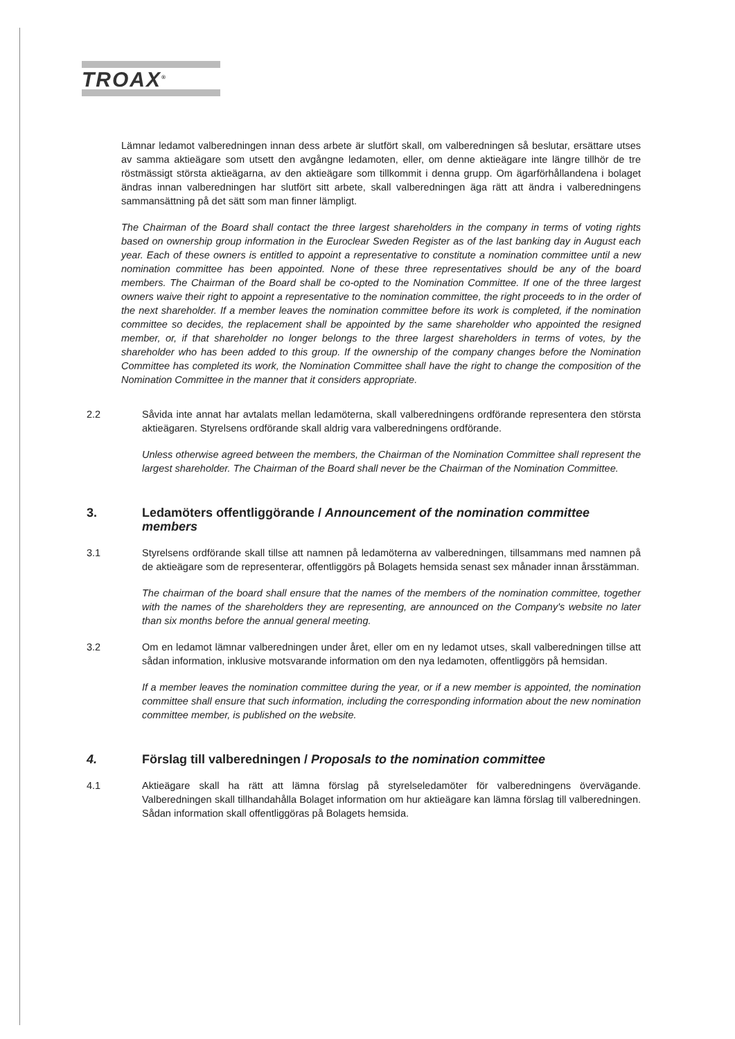TROAX<sup>®</sup>
Lämnar ledamot valberedningen innan dess arbete är slutfört skall, om valberedningen så beslutar, ersättare utses av samma aktieägare som utsett den avgångne ledamoten, eller, om denne aktieägare inte längre tillhör de tre röstmässigt största aktieägarna, av den aktieägare som tillkommit i denna grupp. Om ägarförhållandena i bolaget ändras innan valberedningen har slutfört sitt arbete, skall valberedningen äga rätt att ändra i valberedningens sammansättning på det sätt som man finner lämpligt.
The Chairman of the Board shall contact the three largest shareholders in the company in terms of voting rights based on ownership group information in the Euroclear Sweden Register as of the last banking day in August each year. Each of these owners is entitled to appoint a representative to constitute a nomination committee until a new nomination committee has been appointed. None of these three representatives should be any of the board members. The Chairman of the Board shall be co-opted to the Nomination Committee. If one of the three largest owners waive their right to appoint a representative to the nomination committee, the right proceeds to in the order of the next shareholder. If a member leaves the nomination committee before its work is completed, if the nomination committee so decides, the replacement shall be appointed by the same shareholder who appointed the resigned member, or, if that shareholder no longer belongs to the three largest shareholders in terms of votes, by the shareholder who has been added to this group. If the ownership of the company changes before the Nomination Committee has completed its work, the Nomination Committee shall have the right to change the composition of the Nomination Committee in the manner that it considers appropriate.
2.2 Såvida inte annat har avtalats mellan ledamöterna, skall valberedningens ordförande representera den största aktieägaren. Styrelsens ordförande skall aldrig vara valberedningens ordförande.
Unless otherwise agreed between the members, the Chairman of the Nomination Committee shall represent the largest shareholder. The Chairman of the Board shall never be the Chairman of the Nomination Committee.
3. Ledamöters offentliggörande / Announcement of the nomination committee members
3.1 Styrelsens ordförande skall tillse att namnen på ledamöterna av valberedningen, tillsammans med namnen på de aktieägare som de representerar, offentliggörs på Bolagets hemsida senast sex månader innan årsstämman.
The chairman of the board shall ensure that the names of the members of the nomination committee, together with the names of the shareholders they are representing, are announced on the Company's website no later than six months before the annual general meeting.
3.2 Om en ledamot lämnar valberedningen under året, eller om en ny ledamot utses, skall valberedningen tillse att sådan information, inklusive motsvarande information om den nya ledamoten, offentliggörs på hemsidan.
If a member leaves the nomination committee during the year, or if a new member is appointed, the nomination committee shall ensure that such information, including the corresponding information about the new nomination committee member, is published on the website.
4. Förslag till valberedningen / Proposals to the nomination committee
4.1 Aktieägare skall ha rätt att lämna förslag på styrelseledamöter för valberedningens övervägande. Valberedningen skall tillhandahålla Bolaget information om hur aktieägare kan lämna förslag till valberedningen. Sådan information skall offentliggöras på Bolagets hemsida.